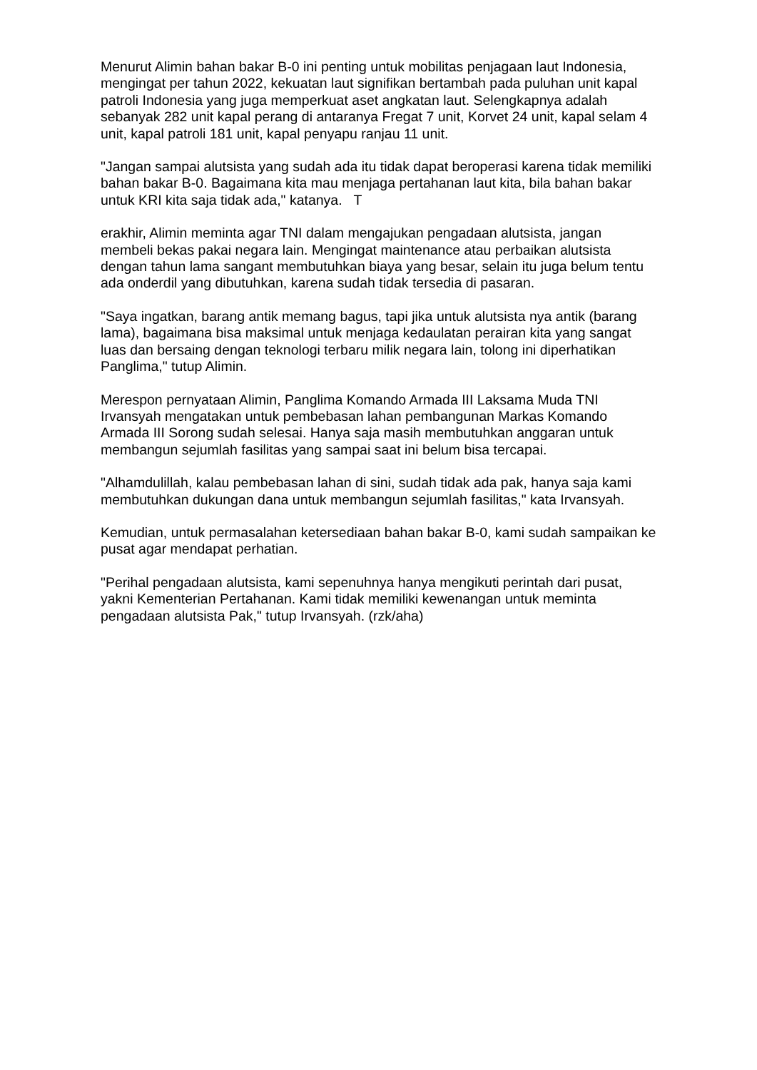Menurut Alimin bahan bakar B-0 ini penting untuk mobilitas penjagaan laut Indonesia, mengingat per tahun 2022, kekuatan laut signifikan bertambah pada puluhan unit kapal patroli Indonesia yang juga memperkuat aset angkatan laut. Selengkapnya adalah sebanyak 282 unit kapal perang di antaranya Fregat 7 unit, Korvet 24 unit, kapal selam 4 unit, kapal patroli 181 unit, kapal penyapu ranjau 11 unit.
"Jangan sampai alutsista yang sudah ada itu tidak dapat beroperasi karena tidak memiliki bahan bakar B-0. Bagaimana kita mau menjaga pertahanan laut kita, bila bahan bakar untuk KRI kita saja tidak ada," katanya. T
erakhir, Alimin meminta agar TNI dalam mengajukan pengadaan alutsista, jangan membeli bekas pakai negara lain. Mengingat maintenance atau perbaikan alutsista dengan tahun lama sangant membutuhkan biaya yang besar, selain itu juga belum tentu ada onderdil yang dibutuhkan, karena sudah tidak tersedia di pasaran.
"Saya ingatkan, barang antik memang bagus, tapi jika untuk alutsista nya antik (barang lama), bagaimana bisa maksimal untuk menjaga kedaulatan perairan kita yang sangat luas dan bersaing dengan teknologi terbaru milik negara lain, tolong ini diperhatikan Panglima," tutup Alimin.
Merespon pernyataan Alimin, Panglima Komando Armada III Laksama Muda TNI Irvansyah mengatakan untuk pembebasan lahan pembangunan Markas Komando Armada III Sorong sudah selesai. Hanya saja masih membutuhkan anggaran untuk membangun sejumlah fasilitas yang sampai saat ini belum bisa tercapai.
"Alhamdulillah, kalau pembebasan lahan di sini, sudah tidak ada pak, hanya saja kami membutuhkan dukungan dana untuk membangun sejumlah fasilitas," kata Irvansyah.
Kemudian, untuk permasalahan ketersediaan bahan bakar B-0, kami sudah sampaikan ke pusat agar mendapat perhatian.
"Perihal pengadaan alutsista, kami sepenuhnya hanya mengikuti perintah dari pusat, yakni Kementerian Pertahanan. Kami tidak memiliki kewenangan untuk meminta pengadaan alutsista Pak," tutup Irvansyah. (rzk/aha)